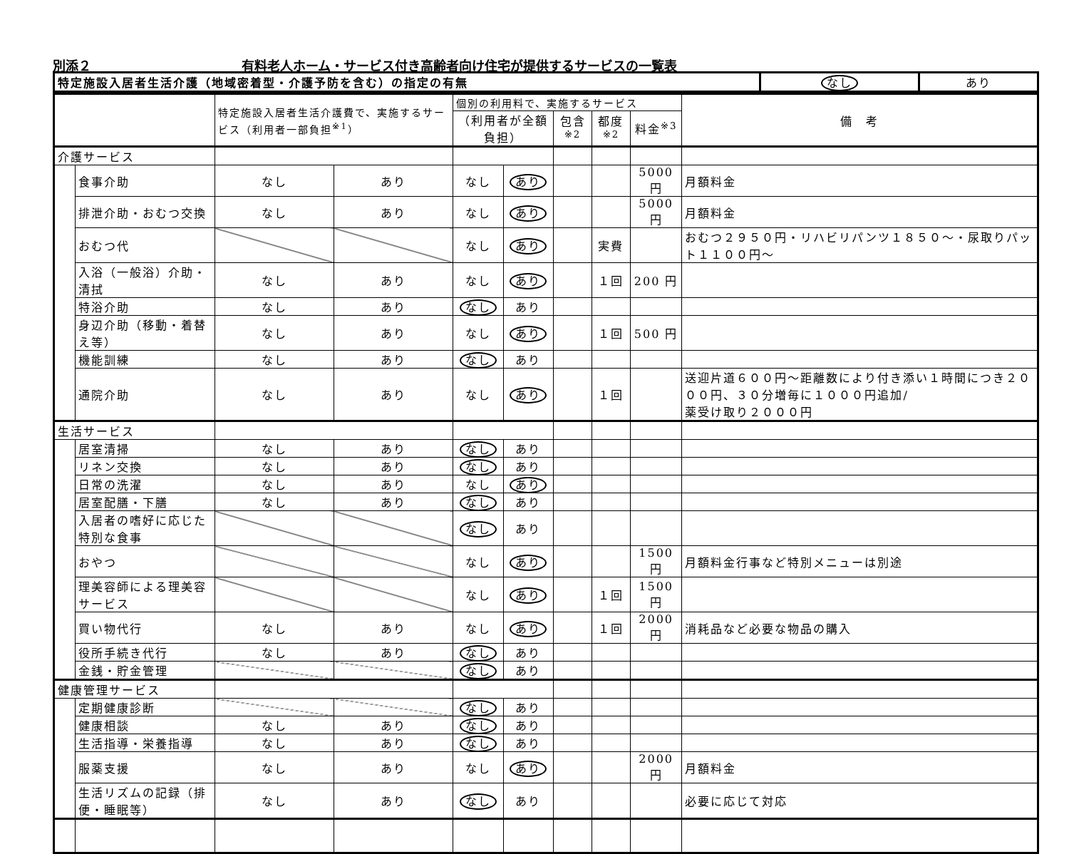別添２ 有料老人ホーム・サービス付き高齢者向け住宅が提供するサービスの一覧表
| 特定施設入居者生活介護（地域密着型・介護予防を含む）の指定の有無 | なし | あり |
| | | 特定施設入居者生活介護費で、実施するサービス（利用者一部負担<sup>※1</sup>） | | 個別の利用料で、実施するサービス | | | | | 備 考 |
| --- | --- | --- | --- | --- | --- | --- | --- | --- | --- |
| | | | | （利用者が全額負担） | | 包含<sup>※2</sup> | 都度<sup>※2</sup> | 料金<sup>※3</sup> | |
| 介護サービス | | | | | | | | | |
| | 食事介助 | なし | あり | なし | あり | | | 5000 円 | 月額料金 |
| | 排泄介助・おむつ交換 | なし | あり | なし | あり | | | 5000 円 | 月額料金 |
| | おむつ代 | | | なし | あり | | 実費 | | おむつ２９５０円・リハビリパンツ１８５０～・尿取りパット１１００円～ |
| | 入浴（一般浴）介助・清拭 | なし | あり | なし | あり | | １回 | 200 円 | |
| | 特浴介助 | なし | あり | なし | あり | | | | |
| | 身辺介助（移動・着替え等） | なし | あり | なし | あり | | １回 | 500 円 | |
| | 機能訓練 | なし | あり | なし | あり | | | | |
| | 通院介助 | なし | あり | なし | あり | | １回 | | 送迎片道６００円～距離数により付き添い１時間につき２０００円、３０分増毎に１０００円追加/ 薬受け取り２０００円 |
| 生活サービス | | | | | | | | | |
| | 居室清掃 | なし | あり | なし | あり | | | | |
| | リネン交換 | なし | あり | なし | あり | | | | |
| | 日常の洗濯 | なし | あり | なし | あり | | | | |
| | 居室配膳・下膳 | なし | あり | なし | あり | | | | |
| | 入居者の嗜好に応じた特別な食事 | | | なし | あり | | | | |
| | おやつ | | | なし | あり | | | 1500 円 | 月額料金行事など特別メニューは別途 |
| | 理美容師による理美容サービス | | | なし | あり | | １回 | 1500 円 | |
| | 買い物代行 | なし | あり | なし | あり | | １回 | 2000 円 | 消耗品など必要な物品の購入 |
| | 役所手続き代行 | なし | あり | なし | あり | | | | |
| | 金銭・貯金管理 | | | なし | あり | | | | |
| 健康管理サービス | | | | | | | | | |
| | 定期健康診断 | | | なし | あり | | | | |
| | 健康相談 | なし | あり | なし | あり | | | | |
| | 生活指導・栄養指導 | なし | あり | なし | あり | | | | |
| | 服薬支援 | なし | あり | なし | あり | | | 2000 円 | 月額料金 |
| | 生活リズムの記録（排便・睡眠等） | なし | あり | なし | あり | | | | 必要に応じて対応 |